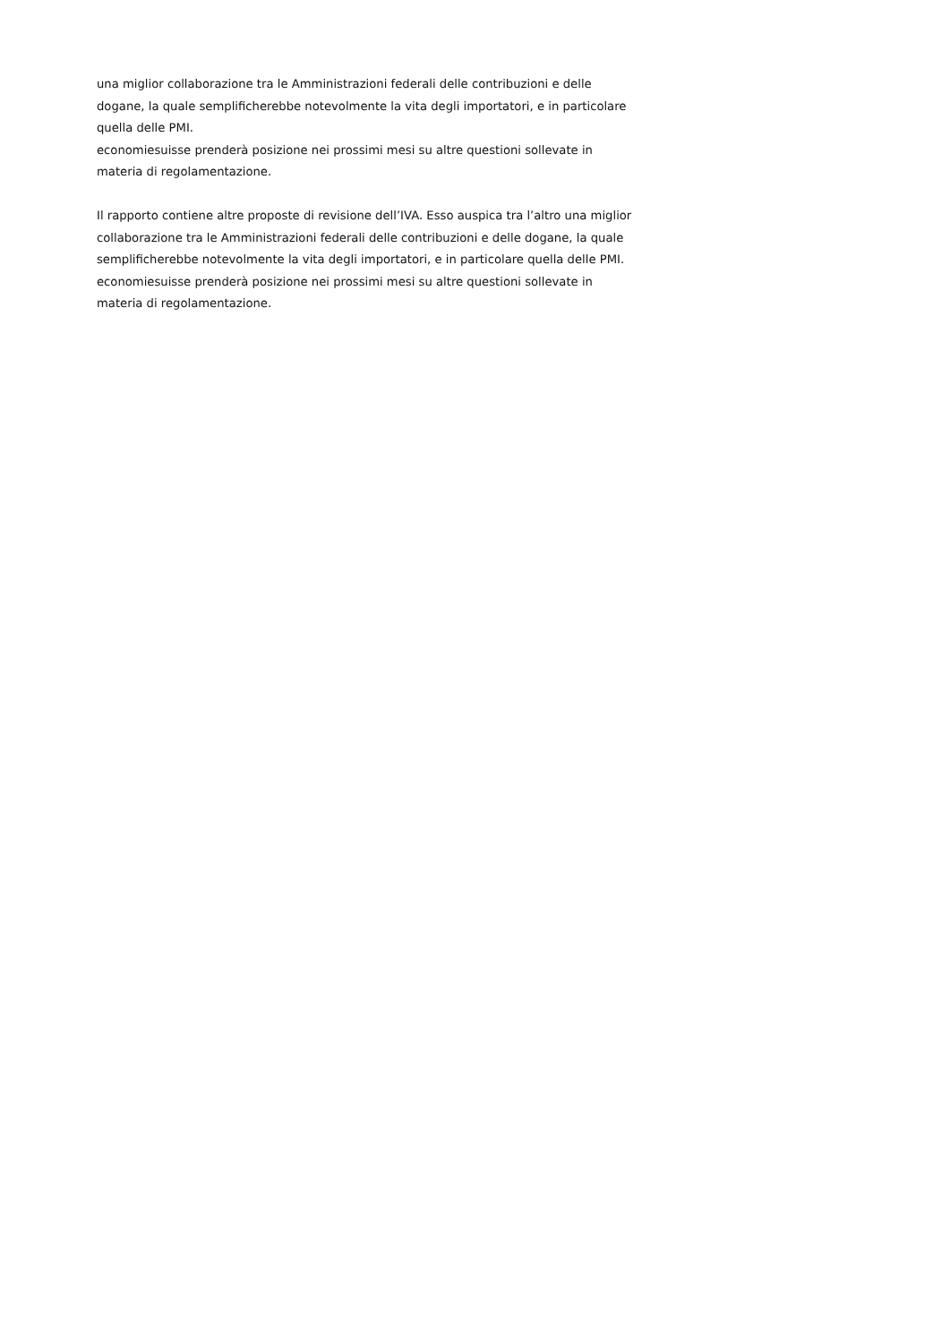una miglior collaborazione tra le Amministrazioni federali delle contribuzioni e delle dogane, la quale semplificherebbe notevolmente la vita degli importatori, e in particolare quella delle PMI.
economiesuisse prenderà posizione nei prossimi mesi su altre questioni sollevate in materia di regolamentazione.
Il rapporto contiene altre proposte di revisione dell’IVA. Esso auspica tra l’altro una miglior collaborazione tra le Amministrazioni federali delle contribuzioni e delle dogane, la quale semplificherebbe notevolmente la vita degli importatori, e in particolare quella delle PMI.
economiesuisse prenderà posizione nei prossimi mesi su altre questioni sollevate in materia di regolamentazione.